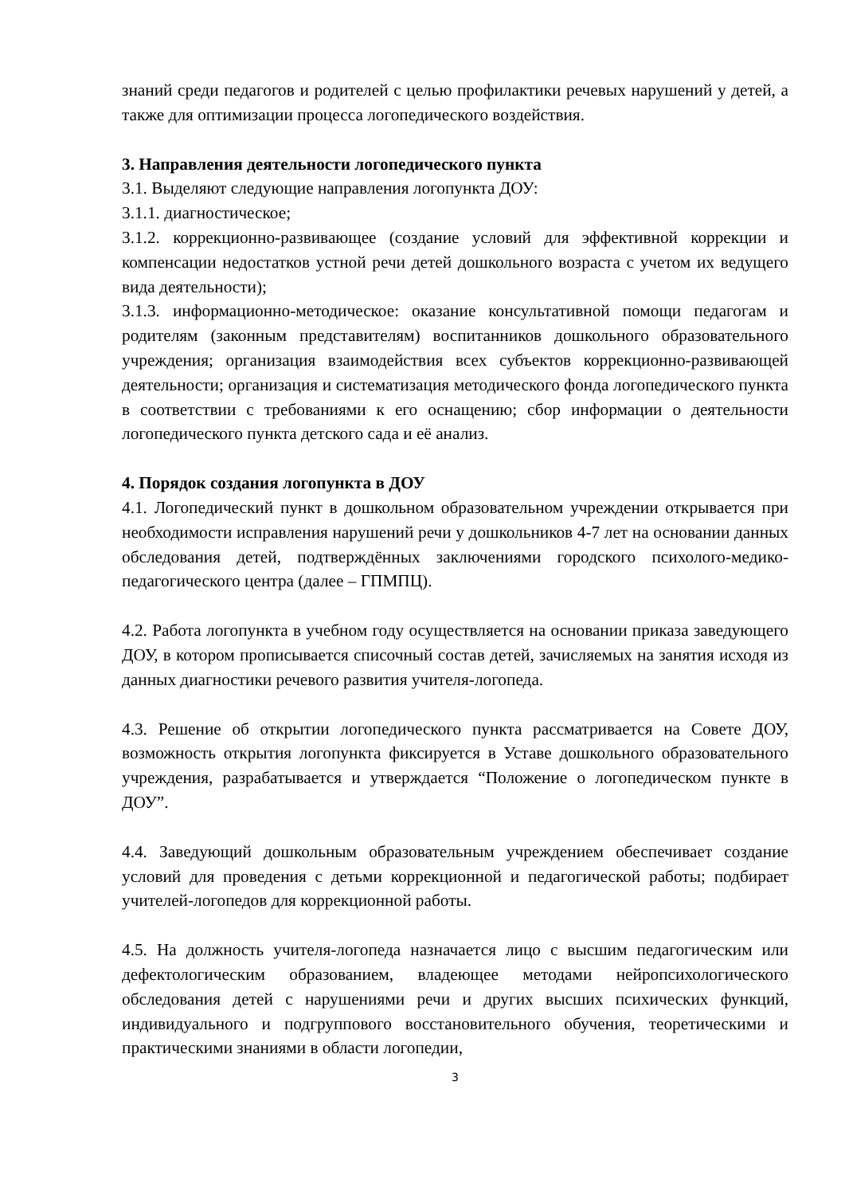знаний среди педагогов и родителей с целью профилактики речевых нарушений у детей, а также для оптимизации процесса логопедического воздействия.
3. Направления деятельности логопедического пункта
3.1. Выделяют следующие направления логопункта ДОУ:
3.1.1. диагностическое;
3.1.2. коррекционно-развивающее (создание условий для эффективной коррекции и компенсации недостатков устной речи детей дошкольного возраста с учетом их ведущего вида деятельности);
3.1.3. информационно-методическое: оказание консультативной помощи педагогам и родителям (законным представителям) воспитанников дошкольного образовательного учреждения; организация взаимодействия всех субъектов коррекционно-развивающей деятельности; организация и систематизация методического фонда логопедического пункта в соответствии с требованиями к его оснащению; сбор информации о деятельности логопедического пункта детского сада и её анализ.
4. Порядок создания логопункта в ДОУ
4.1. Логопедический пункт в дошкольном образовательном учреждении открывается при необходимости исправления нарушений речи у дошкольников 4-7 лет на основании данных обследования детей, подтверждённых заключениями городского психолого-медико-педагогического центра (далее – ГПМПЦ).
4.2. Работа логопункта в учебном году осуществляется на основании приказа заведующего ДОУ, в котором прописывается списочный состав детей, зачисляемых на занятия исходя из данных диагностики речевого развития учителя-логопеда.
4.3. Решение об открытии логопедического пункта рассматривается на Совете ДОУ, возможность открытия логопункта фиксируется в Уставе дошкольного образовательного учреждения, разрабатывается и утверждается “Положение о логопедическом пункте в ДОУ”.
4.4. Заведующий дошкольным образовательным учреждением обеспечивает создание условий для проведения с детьми коррекционной и педагогической работы; подбирает учителей-логопедов для коррекционной работы.
4.5. На должность учителя-логопеда назначается лицо с высшим педагогическим или дефектологическим образованием, владеющее методами нейропсихологического обследования детей с нарушениями речи и других высших психических функций, индивидуального и подгруппового восстановительного обучения, теоретическими и практическими знаниями в области логопедии,
3